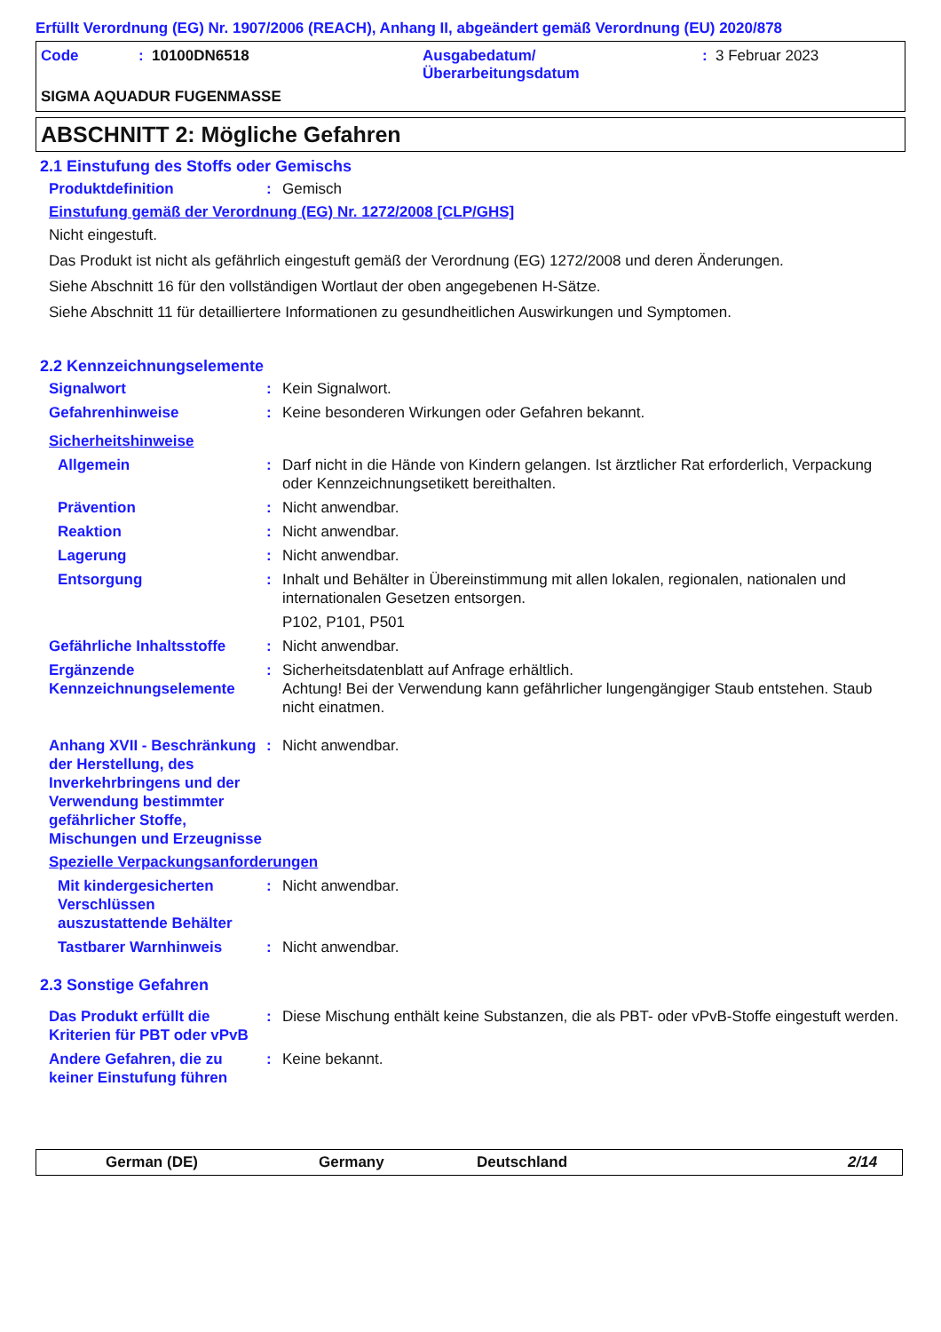Erfüllt Verordnung (EG) Nr. 1907/2006 (REACH), Anhang II, abgeändert gemäß Verordnung (EU) 2020/878
Code: 10100DN6518 Ausgabedatum/
Überarbeitungsdatum: 3 Februar 2023
SIGMA AQUADUR FUGENMASSE
ABSCHNITT 2: Mögliche Gefahren
2.1 Einstufung des Stoffs oder Gemischs
Produktdefinition: Gemisch
Einstufung gemäß der Verordnung (EG) Nr. 1272/2008 [CLP/GHS]
Nicht eingestuft.
Das Produkt ist nicht als gefährlich eingestuft gemäß der Verordnung (EG) 1272/2008 und deren Änderungen.
Siehe Abschnitt 16 für den vollständigen Wortlaut der oben angegebenen H-Sätze.
Siehe Abschnitt 11 für detailliertere Informationen zu gesundheitlichen Auswirkungen und Symptomen.
2.2 Kennzeichnungselemente
Signalwort: Kein Signalwort.
Gefahrenhinweise: Keine besonderen Wirkungen oder Gefahren bekannt.
Sicherheitshinweise
Allgemein: Darf nicht in die Hände von Kindern gelangen. Ist ärztlicher Rat erforderlich, Verpackung oder Kennzeichnungsetikett bereithalten.
Prävention: Nicht anwendbar.
Reaktion: Nicht anwendbar.
Lagerung: Nicht anwendbar.
Entsorgung: Inhalt und Behälter in Übereinstimmung mit allen lokalen, regionalen, nationalen und internationalen Gesetzen entsorgen.
P102, P101, P501
Gefährliche Inhaltsstoffe: Nicht anwendbar.
Ergänzende Kennzeichnungselemente: Sicherheitsdatenblatt auf Anfrage erhältlich.
Achtung! Bei der Verwendung kann gefährlicher lungengängiger Staub entstehen. Staub nicht einatmen.
Anhang XVII - Beschränkung der Herstellung, des Inverkehrbringens und der Verwendung bestimmter gefährlicher Stoffe, Mischungen und Erzeugnisse: Nicht anwendbar.
Spezielle Verpackungsanforderungen
Mit kindergesicherten Verschlüssen auszustattende Behälter: Nicht anwendbar.
Tastbarer Warnhinweis: Nicht anwendbar.
2.3 Sonstige Gefahren
Das Produkt erfüllt die Kriterien für PBT oder vPvB: Diese Mischung enthält keine Substanzen, die als PBT- oder vPvB-Stoffe eingestuft werden.
Andere Gefahren, die zu keiner Einstufung führen: Keine bekannt.
German (DE) Germany Deutschland 2/14